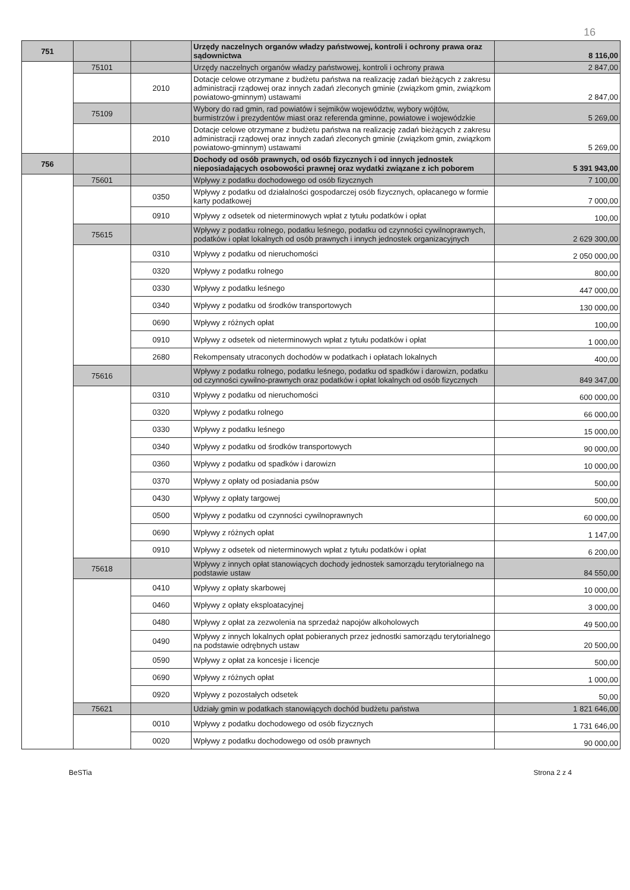16
| 751 | | | Urzędy naczelnych organów władzy państwowej, kontroli i ochrony prawa oraz sądownictwa | 8 116,00 |
| | 75101 | | Urzędy naczelnych organów władzy państwowej, kontroli i ochrony prawa | 2 847,00 |
| | | 2010 | Dotacje celowe otrzymane z budżetu państwa na realizację zadań bieżących z zakresu administracji rządowej oraz innych zadań zleconych gminie (związkom gmin, związkom powiatowo-gminnym) ustawami | 2 847,00 |
| | 75109 | | Wybory do rad gmin, rad powiatów i sejmików województw, wybory wójtów, burmistrzów i prezydentów miast oraz referenda gminne, powiatowe i wojewódzkie | 5 269,00 |
| | | 2010 | Dotacje celowe otrzymane z budżetu państwa na realizację zadań bieżących z zakresu administracji rządowej oraz innych zadań zleconych gminie (związkom gmin, związkom powiatowo-gminnym) ustawami | 5 269,00 |
| 756 | | | Dochody od osób prawnych, od osób fizycznych i od innych jednostek nieposiadających osobowości prawnej oraz wydatki związane z ich poborem | 5 391 943,00 |
| | 75601 | | Wpływy z podatku dochodowego od osób fizycznych | 7 100,00 |
| | | 0350 | Wpływy z podatku od działalności gospodarczej osób fizycznych, opłacanego w formie karty podatkowej | 7 000,00 |
| | | 0910 | Wpływy z odsetek od nieterminowych wpłat z tytułu podatków i opłat | 100,00 |
| | 75615 | | Wpływy z podatku rolnego, podatku leśnego, podatku od czynności cywilnoprawnych, podatków i opłat lokalnych od osób prawnych i innych jednostek organizacyjnych | 2 629 300,00 |
| | | 0310 | Wpływy z podatku od nieruchomości | 2 050 000,00 |
| | | 0320 | Wpływy z podatku rolnego | 800,00 |
| | | 0330 | Wpływy z podatku leśnego | 447 000,00 |
| | | 0340 | Wpływy z podatku od środków transportowych | 130 000,00 |
| | | 0690 | Wpływy z różnych opłat | 100,00 |
| | | 0910 | Wpływy z odsetek od nieterminowych wpłat z tytułu podatków i opłat | 1 000,00 |
| | | 2680 | Rekompensaty utraconych dochodów w podatkach i opłatach lokalnych | 400,00 |
| | 75616 | | Wpływy z podatku rolnego, podatku leśnego, podatku od spadków i darowizn, podatku od czynności cywilno-prawnych oraz podatków i opłat lokalnych od osób fizycznych | 849 347,00 |
| | | 0310 | Wpływy z podatku od nieruchomości | 600 000,00 |
| | | 0320 | Wpływy z podatku rolnego | 66 000,00 |
| | | 0330 | Wpływy z podatku leśnego | 15 000,00 |
| | | 0340 | Wpływy z podatku od środków transportowych | 90 000,00 |
| | | 0360 | Wpływy z podatku od spadków i darowizn | 10 000,00 |
| | | 0370 | Wpływy z opłaty od posiadania psów | 500,00 |
| | | 0430 | Wpływy z opłaty targowej | 500,00 |
| | | 0500 | Wpływy z podatku od czynności cywilnoprawnych | 60 000,00 |
| | | 0690 | Wpływy z różnych opłat | 1 147,00 |
| | | 0910 | Wpływy z odsetek od nieterminowych wpłat z tytułu podatków i opłat | 6 200,00 |
| | 75618 | | Wpływy z innych opłat stanowiących dochody jednostek samorządu terytorialnego na podstawie ustaw | 84 550,00 |
| | | 0410 | Wpływy z opłaty skarbowej | 10 000,00 |
| | | 0460 | Wpływy z opłaty eksploatacyjnej | 3 000,00 |
| | | 0480 | Wpływy z opłat za zezwolenia na sprzedaż napojów alkoholowych | 49 500,00 |
| | | 0490 | Wpływy z innych lokalnych opłat pobieranych przez jednostki samorządu terytorialnego na podstawie odrębnych ustaw | 20 500,00 |
| | | 0590 | Wpływy z opłat za koncesje i licencje | 500,00 |
| | | 0690 | Wpływy z różnych opłat | 1 000,00 |
| | | 0920 | Wpływy z pozostałych odsetek | 50,00 |
| | 75621 | | Udziały gmin w podatkach stanowiących dochód budżetu państwa | 1 821 646,00 |
| | | 0010 | Wpływy z podatku dochodowego od osób fizycznych | 1 731 646,00 |
| | | 0020 | Wpływy z podatku dochodowego od osób prawnych | 90 000,00 |
BeSTia Strona 2 z 4